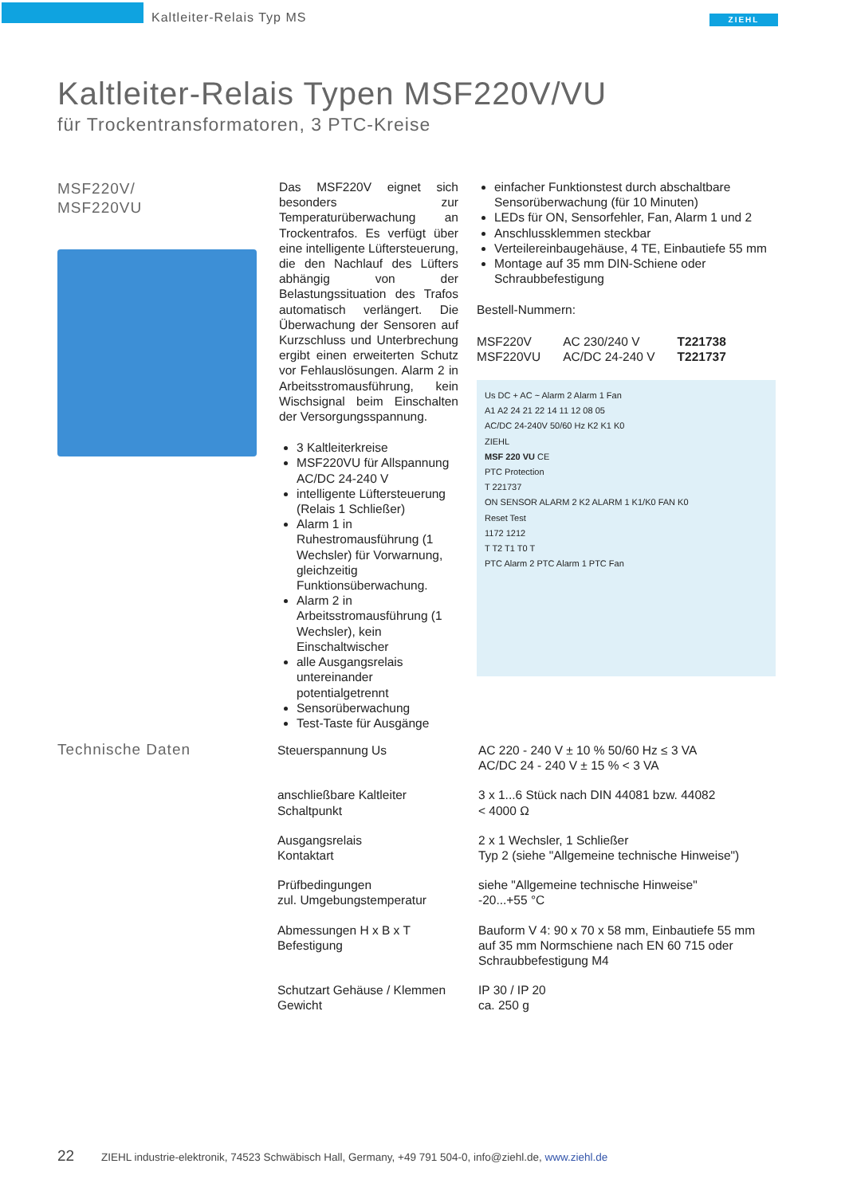Kaltleiter-Relais Typ MS ZIEHL
Kaltleiter-Relais Typen MSF220V/VU
für Trockentransformatoren, 3 PTC-Kreise
MSF220V/
MSF220VU
Das MSF220V eignet sich besonders zur Temperaturüberwachung an Trockentrafos. Es verfügt über eine intelligente Lüftersteuerung, die den Nachlauf des Lüfters abhängig von der Belastungssituation des Trafos automatisch verlängert. Die Überwachung der Sensoren auf Kurzschluss und Unterbrechung ergibt einen erweiterten Schutz vor Fehlauslösungen. Alarm 2 in Arbeitsstromausführung, kein Wischsignal beim Einschalten der Versorgungsspannung.
3 Kaltleiterkreise
MSF220VU für Allspannung AC/DC 24-240 V
intelligente Lüftersteuerung (Relais 1 Schließer)
Alarm 1 in Ruhestromausführung (1 Wechsler) für Vorwarnung, gleichzeitig Funktionsüberwachung.
Alarm 2 in Arbeitsstromausführung (1 Wechsler), kein Einschaltwischer
alle Ausgangsrelais untereinander potentialgetrennt
Sensorüberwachung
Test-Taste für Ausgänge
einfacher Funktionstest durch abschaltbare Sensorüberwachung (für 10 Minuten)
LEDs für ON, Sensorfehler, Fan, Alarm 1 und 2
Anschlussklemmen steckbar
Verteilereinbaugehäuse, 4 TE, Einbautiefe 55 mm
Montage auf 35 mm DIN-Schiene oder Schraubbefestigung
Bestell-Nummern:
| MSF220V | AC 230/240 V | T221738 |
| MSF220VU | AC/DC 24-240 V | T221737 |
Us DC + AC ~ Alarm 2 Alarm 1 Fan
A1 A2 24 21 22 14 11 12 08 05
AC/DC 24-240V 50/60 Hz K2 K1 K0
ZIEHL
MSF 220 VU CE
PTC Protection
T 221737
ON SENSOR ALARM 2 K2 ALARM 1 K1/K0 FAN K0
Reset Test
1172 1212
T T2 T1 T0 T
PTC Alarm 2 PTC Alarm 1 PTC Fan
Technische Daten
| Steuerspannung Us | AC 220 - 240 V ± 10 % 50/60 Hz ≤ 3 VA AC/DC 24 - 240 V ± 15 % < 3 VA |
| anschließbare Kaltleiter Schaltpunkt | 3 x 1...6 Stück nach DIN 44081 bzw. 44082 < 4000 Ω |
| Ausgangsrelais Kontaktart | 2 x 1 Wechsler, 1 Schließer Typ 2 (siehe "Allgemeine technische Hinweise") |
| Prüfbedingungen zul. Umgebungstemperatur | siehe "Allgemeine technische Hinweise" -20...+55 °C |
| Abmessungen H x B x T Befestigung | Bauform V 4: 90 x 70 x 58 mm, Einbautiefe 55 mm auf 35 mm Normschiene nach EN 60 715 oder Schraubbefestigung M4 |
| Schutzart Gehäuse / Klemmen Gewicht | IP 30 / IP 20 ca. 250 g |
22 ZIEHL industrie-elektronik, 74523 Schwäbisch Hall, Germany, +49 791 504-0, info@ziehl.de, www.ziehl.de